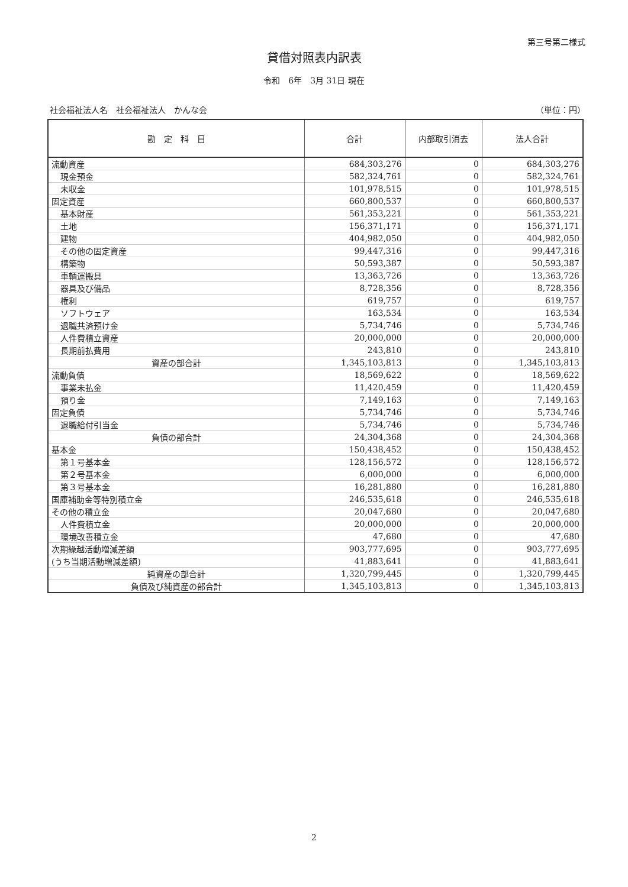第三号第二様式
貸借対照表内訳表
令和　6年　3月 31日 現在
社会福祉法人名　社会福祉法人　かんな会 （単位：円）
| 勘 定 科 目 | 合計 | 内部取引消去 | 法人合計 |
| --- | --- | --- | --- |
| 流動資産 | 684,303,276 | 0 | 684,303,276 |
| 現金預金 | 582,324,761 | 0 | 582,324,761 |
| 未収金 | 101,978,515 | 0 | 101,978,515 |
| 固定資産 | 660,800,537 | 0 | 660,800,537 |
| 基本財産 | 561,353,221 | 0 | 561,353,221 |
| 土地 | 156,371,171 | 0 | 156,371,171 |
| 建物 | 404,982,050 | 0 | 404,982,050 |
| その他の固定資産 | 99,447,316 | 0 | 99,447,316 |
| 構築物 | 50,593,387 | 0 | 50,593,387 |
| 車輌運搬具 | 13,363,726 | 0 | 13,363,726 |
| 器具及び備品 | 8,728,356 | 0 | 8,728,356 |
| 権利 | 619,757 | 0 | 619,757 |
| ソフトウェア | 163,534 | 0 | 163,534 |
| 退職共済預け金 | 5,734,746 | 0 | 5,734,746 |
| 人件費積立資産 | 20,000,000 | 0 | 20,000,000 |
| 長期前払費用 | 243,810 | 0 | 243,810 |
| 資産の部合計 | 1,345,103,813 | 0 | 1,345,103,813 |
| 流動負債 | 18,569,622 | 0 | 18,569,622 |
| 事業未払金 | 11,420,459 | 0 | 11,420,459 |
| 預り金 | 7,149,163 | 0 | 7,149,163 |
| 固定負債 | 5,734,746 | 0 | 5,734,746 |
| 退職給付引当金 | 5,734,746 | 0 | 5,734,746 |
| 負債の部合計 | 24,304,368 | 0 | 24,304,368 |
| 基本金 | 150,438,452 | 0 | 150,438,452 |
| 第１号基本金 | 128,156,572 | 0 | 128,156,572 |
| 第２号基本金 | 6,000,000 | 0 | 6,000,000 |
| 第３号基本金 | 16,281,880 | 0 | 16,281,880 |
| 国庫補助金等特別積立金 | 246,535,618 | 0 | 246,535,618 |
| その他の積立金 | 20,047,680 | 0 | 20,047,680 |
| 人件費積立金 | 20,000,000 | 0 | 20,000,000 |
| 環境改善積立金 | 47,680 | 0 | 47,680 |
| 次期繰越活動増減差額 | 903,777,695 | 0 | 903,777,695 |
| (うち当期活動増減差額) | 41,883,641 | 0 | 41,883,641 |
| 純資産の部合計 | 1,320,799,445 | 0 | 1,320,799,445 |
| 負債及び純資産の部合計 | 1,345,103,813 | 0 | 1,345,103,813 |
2